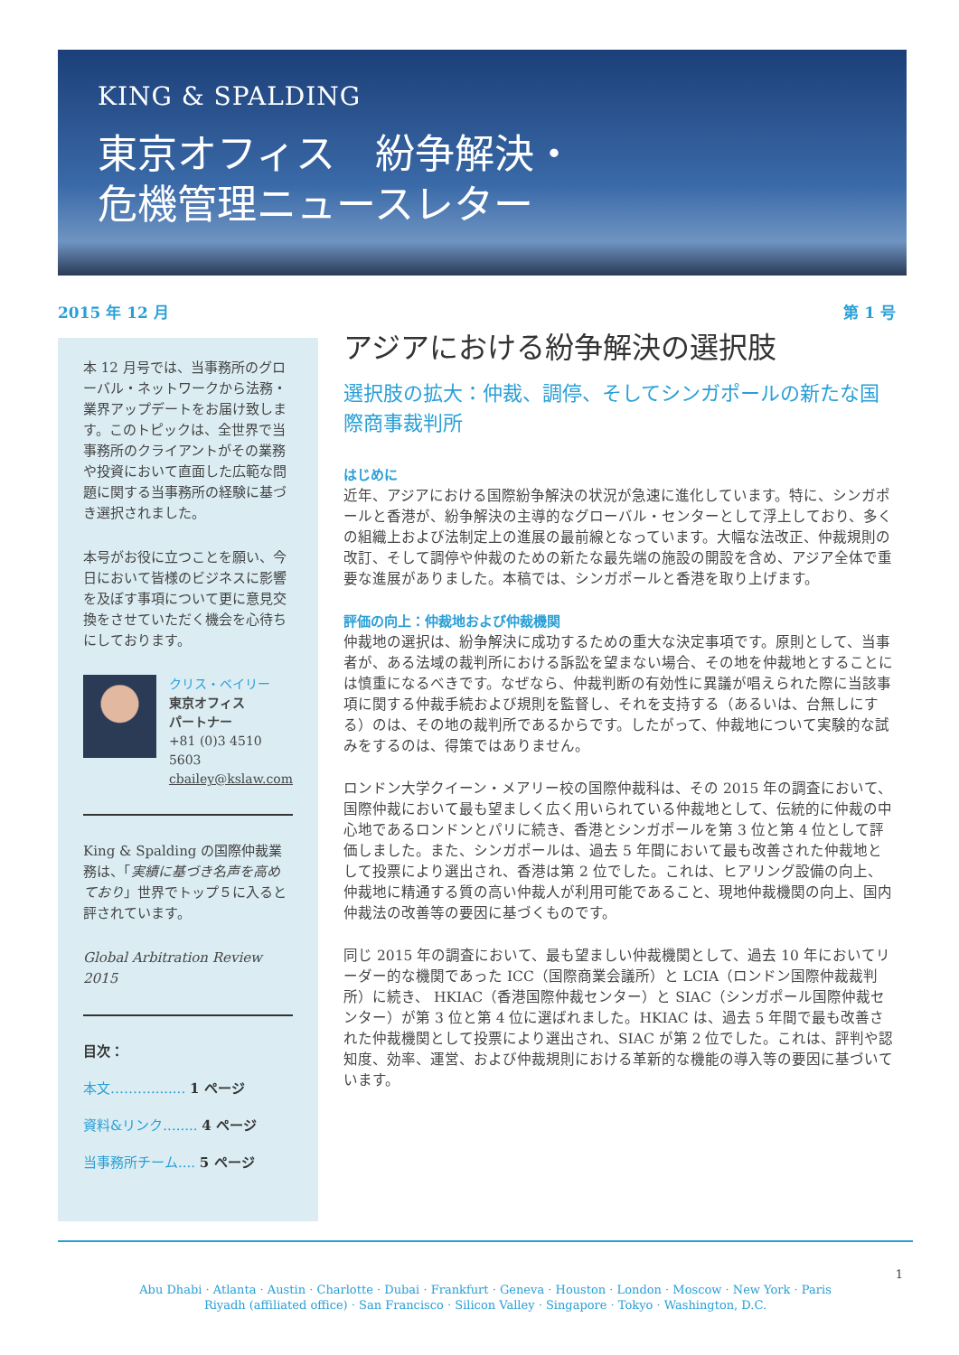KING & SPALDING
東京オフィス　紛争解決・
危機管理ニュースレター
2015 年 12 月 第 1 号
本 12 月号では、当事務所のグローバル・ネットワークから法務・業界アップデートをお届け致します。このトピックは、全世界で当事務所のクライアントがその業務や投資において直面した広範な問題に関する当事務所の経験に基づき選択されました。
本号がお役に立つことを願い、今日において皆様のビジネスに影響を及ぼす事項について更に意見交換をさせていただく機会を心待ちにしております。
クリス・ベイリー
東京オフィス
パートナー
+81 (0)3 4510 5603
cbailey@kslaw.com
King & Spalding の国際仲裁業務は、「実績に基づき名声を高めており」世界でトップ５に入ると評されています。
Global Arbitration Review 2015
目次：
本文………........ 1 ページ
資料&リンク........ 4 ページ
当事務所チーム.... 5 ページ
アジアにおける紛争解決の選択肢
選択肢の拡大：仲裁、調停、そしてシンガポールの新たな国際商事裁判所
はじめに
近年、アジアにおける国際紛争解決の状況が急速に進化しています。特に、シンガポールと香港が、紛争解決の主導的なグローバル・センターとして浮上しており、多くの組織上および法制定上の進展の最前線となっています。大幅な法改正、仲裁規則の改訂、そして調停や仲裁のための新たな最先端の施設の開設を含め、アジア全体で重要な進展がありました。本稿では、シンガポールと香港を取り上げます。
評価の向上：仲裁地および仲裁機関
仲裁地の選択は、紛争解決に成功するための重大な決定事項です。原則として、当事者が、ある法域の裁判所における訴訟を望まない場合、その地を仲裁地とすることには慎重になるべきです。なぜなら、仲裁判断の有効性に異議が唱えられた際に当該事項に関する仲裁手続および規則を監督し、それを支持する（あるいは、台無しにする）のは、その地の裁判所であるからです。したがって、仲裁地について実験的な試みをするのは、得策ではありません。
ロンドン大学クイーン・メアリー校の国際仲裁科は、その 2015 年の調査において、国際仲裁において最も望ましく広く用いられている仲裁地として、伝統的に仲裁の中心地であるロンドンとパリに続き、香港とシンガポールを第 3 位と第 4 位として評価しました。また、シンガポールは、過去 5 年間において最も改善された仲裁地として投票により選出され、香港は第 2 位でした。これは、ヒアリング設備の向上、仲裁地に精通する質の高い仲裁人が利用可能であること、現地仲裁機関の向上、国内仲裁法の改善等の要因に基づくものです。
同じ 2015 年の調査において、最も望ましい仲裁機関として、過去 10 年においてリーダー的な機関であった ICC（国際商業会議所）と LCIA（ロンドン国際仲裁裁判所）に続き、 HKIAC（香港国際仲裁センター）と SIAC（シンガポール国際仲裁センター）が第 3 位と第 4 位に選ばれました。HKIAC は、過去 5 年間で最も改善された仲裁機関として投票により選出され、SIAC が第 2 位でした。これは、評判や認知度、効率、運営、および仲裁規則における革新的な機能の導入等の要因に基づいています。
1
Abu Dhabi · Atlanta · Austin · Charlotte · Dubai · Frankfurt · Geneva · Houston · London · Moscow · New York · Paris
Riyadh (affiliated office) · San Francisco · Silicon Valley · Singapore · Tokyo · Washington, D.C.